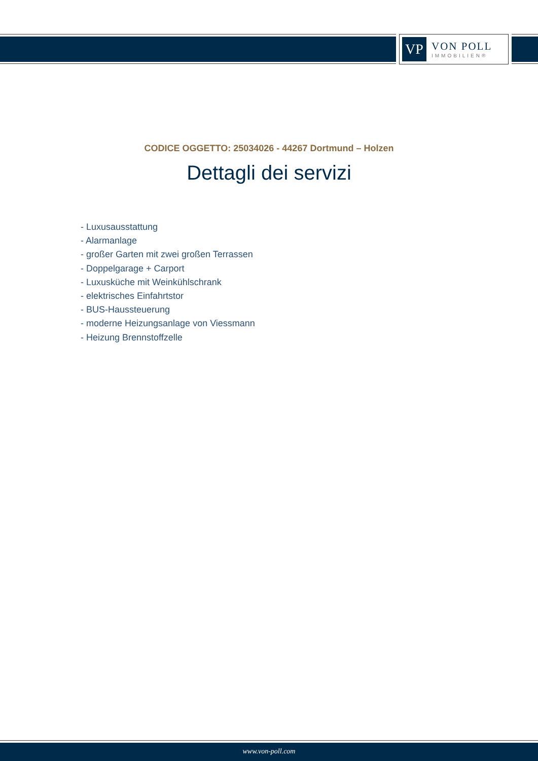VP
VON POLL
IMMOBILIEN®
CODICE OGGETTO: 25034026 - 44267 Dortmund – Holzen
Dettagli dei servizi
- Luxusausstattung
- Alarmanlage
- großer Garten mit zwei großen Terrassen
- Doppelgarage + Carport
- Luxusküche mit Weinkühlschrank
- elektrisches Einfahrtstor
- BUS-Haussteuerung
- moderne Heizungsanlage von Viessmann
- Heizung Brennstoffzelle
www.von-poll.com